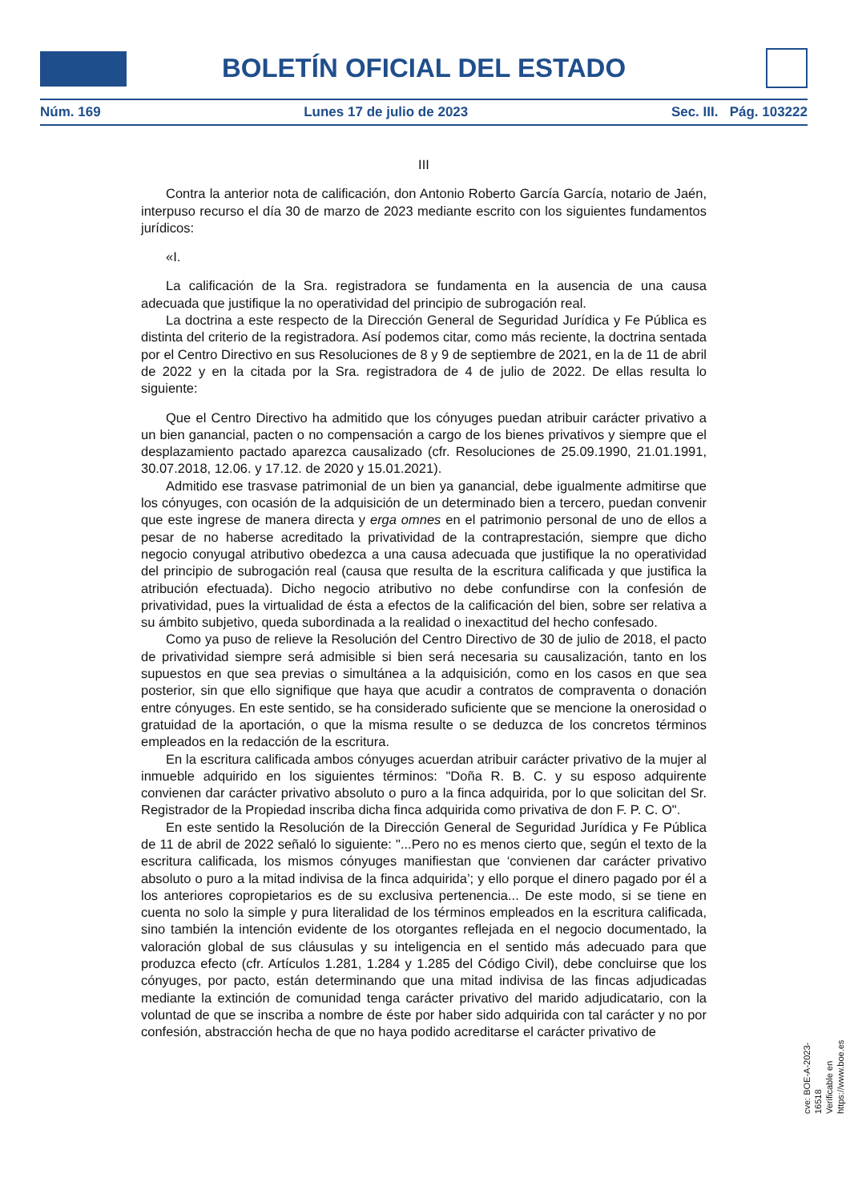BOLETÍN OFICIAL DEL ESTADO
Núm. 169 Lunes 17 de julio de 2023 Sec. III. Pág. 103222
III
Contra la anterior nota de calificación, don Antonio Roberto García García, notario de Jaén, interpuso recurso el día 30 de marzo de 2023 mediante escrito con los siguientes fundamentos jurídicos:
«I.
La calificación de la Sra. registradora se fundamenta en la ausencia de una causa adecuada que justifique la no operatividad del principio de subrogación real.
La doctrina a este respecto de la Dirección General de Seguridad Jurídica y Fe Pública es distinta del criterio de la registradora. Así podemos citar, como más reciente, la doctrina sentada por el Centro Directivo en sus Resoluciones de 8 y 9 de septiembre de 2021, en la de 11 de abril de 2022 y en la citada por la Sra. registradora de 4 de julio de 2022. De ellas resulta lo siguiente:
Que el Centro Directivo ha admitido que los cónyuges puedan atribuir carácter privativo a un bien ganancial, pacten o no compensación a cargo de los bienes privativos y siempre que el desplazamiento pactado aparezca causalizado (cfr. Resoluciones de 25.09.1990, 21.01.1991, 30.07.2018, 12.06. y 17.12. de 2020 y 15.01.2021).
Admitido ese trasvase patrimonial de un bien ya ganancial, debe igualmente admitirse que los cónyuges, con ocasión de la adquisición de un determinado bien a tercero, puedan convenir que este ingrese de manera directa y erga omnes en el patrimonio personal de uno de ellos a pesar de no haberse acreditado la privatividad de la contraprestación, siempre que dicho negocio conyugal atributivo obedezca a una causa adecuada que justifique la no operatividad del principio de subrogación real (causa que resulta de la escritura calificada y que justifica la atribución efectuada). Dicho negocio atributivo no debe confundirse con la confesión de privatividad, pues la virtualidad de ésta a efectos de la calificación del bien, sobre ser relativa a su ámbito subjetivo, queda subordinada a la realidad o inexactitud del hecho confesado.
Como ya puso de relieve la Resolución del Centro Directivo de 30 de julio de 2018, el pacto de privatividad siempre será admisible si bien será necesaria su causalización, tanto en los supuestos en que sea previas o simultánea a la adquisición, como en los casos en que sea posterior, sin que ello signifique que haya que acudir a contratos de compraventa o donación entre cónyuges. En este sentido, se ha considerado suficiente que se mencione la onerosidad o gratuidad de la aportación, o que la misma resulte o se deduzca de los concretos términos empleados en la redacción de la escritura.
En la escritura calificada ambos cónyuges acuerdan atribuir carácter privativo de la mujer al inmueble adquirido en los siguientes términos: "Doña R. B. C. y su esposo adquirente convienen dar carácter privativo absoluto o puro a la finca adquirida, por lo que solicitan del Sr. Registrador de la Propiedad inscriba dicha finca adquirida como privativa de don F. P. C. O".
En este sentido la Resolución de la Dirección General de Seguridad Jurídica y Fe Pública de 11 de abril de 2022 señaló lo siguiente: "...Pero no es menos cierto que, según el texto de la escritura calificada, los mismos cónyuges manifiestan que ‘convienen dar carácter privativo absoluto o puro a la mitad indivisa de la finca adquirida’; y ello porque el dinero pagado por él a los anteriores copropietarios es de su exclusiva pertenencia... De este modo, si se tiene en cuenta no solo la simple y pura literalidad de los términos empleados en la escritura calificada, sino también la intención evidente de los otorgantes reflejada en el negocio documentado, la valoración global de sus cláusulas y su inteligencia en el sentido más adecuado para que produzca efecto (cfr. Artículos 1.281, 1.284 y 1.285 del Código Civil), debe concluirse que los cónyuges, por pacto, están determinando que una mitad indivisa de las fincas adjudicadas mediante la extinción de comunidad tenga carácter privativo del marido adjudicatario, con la voluntad de que se inscriba a nombre de éste por haber sido adquirida con tal carácter y no por confesión, abstracción hecha de que no haya podido acreditarse el carácter privativo de
cve: BOE-A-2023-16518
Verificable en https://www.boe.es